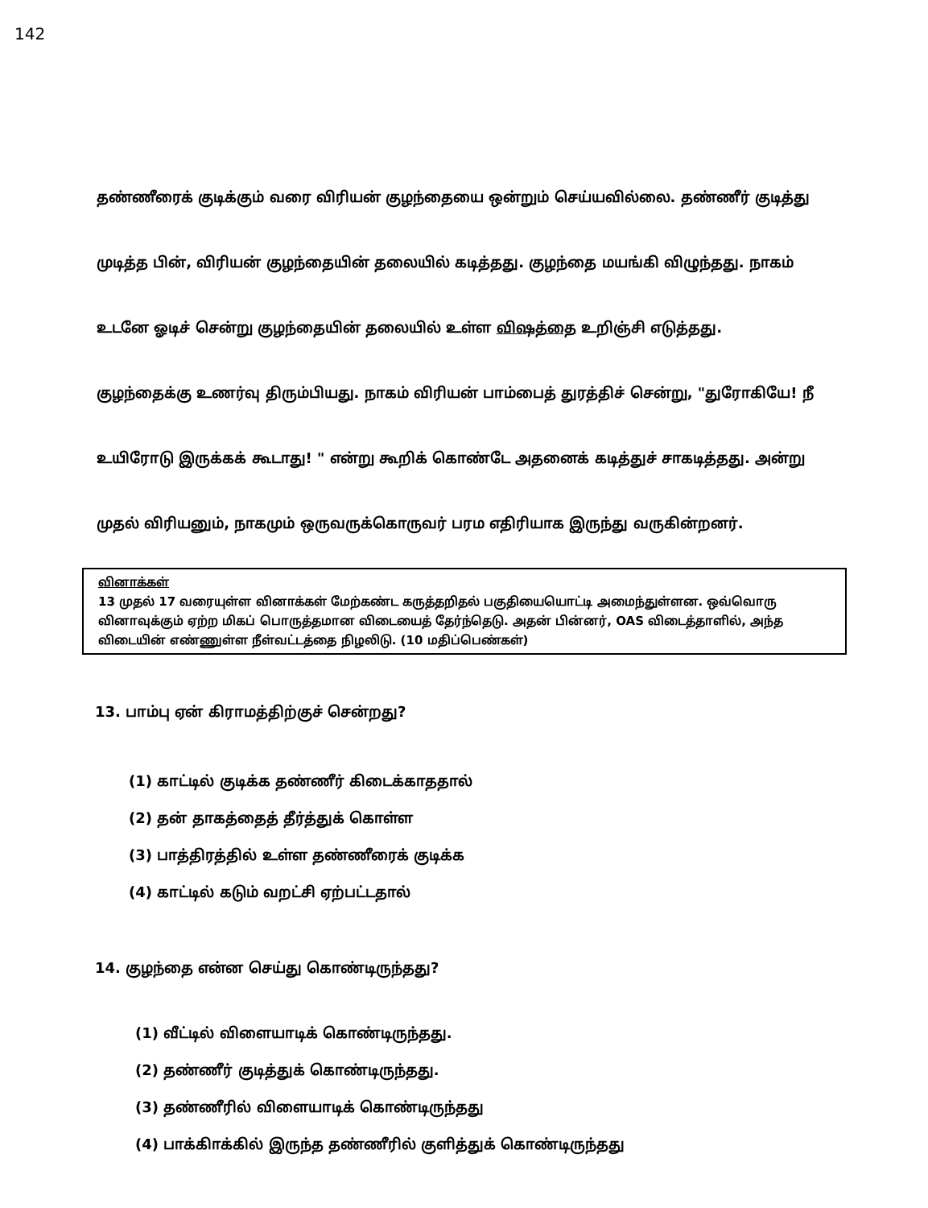142
தண்ணீரைக் குடிக்கும் வரை விரியன் குழந்தையை ஒன்றும் செய்யவில்லை. தண்ணீர் குடித்து முடித்த பின், விரியன் குழந்தையின் தலையில் கடித்தது. குழந்தை மயங்கி விழுந்தது. நாகம் உடனே ஓடிச் சென்று குழந்தையின் தலையில் உள்ள விஷத்தை உறிஞ்சி எடுத்தது. குழந்தைக்கு உணர்வு திரும்பியது. நாகம் விரியன் பாம்பைத் துரத்திச் சென்று, "துரோகியே! நீ உயிரோடு இருக்கக் கூடாது! " என்று கூறிக் கொண்டே அதனைக் கடித்துச் சாகடித்தது. அன்று முதல் விரியனும், நாகமும் ஒருவருக்கொருவர் பரம எதிரியாக இருந்து வருகின்றனர்.
வினாக்கள்
13 முதல் 17 வரையுள்ள வினாக்கள் மேற்கண்ட கருத்தறிதல் பகுதியையொட்டி அமைந்துள்ளன. ஒவ்வொரு வினாவுக்கும் ஏற்ற மிகப் பொருத்தமான விடையைத் தேர்ந்தெடு. அதன் பின்னர், OAS விடைத்தாளில், அந்த விடையின் எண்ணுள்ள நீள்வட்டத்தை நிழலிடு. (10 மதிப்பெண்கள்)
13. பாம்பு ஏன் கிராமத்திற்குச் சென்றது?
(1) காட்டில் குடிக்க தண்ணீர் கிடைக்காததால்
(2) தன் தாகத்தைத் தீர்த்துக் கொள்ள
(3) பாத்திரத்தில் உள்ள தண்ணீரைக் குடிக்க
(4) காட்டில் கடும் வறட்சி ஏற்பட்டதால்
14. குழந்தை என்ன செய்து கொண்டிருந்தது?
(1) வீட்டில் விளையாடிக் கொண்டிருந்தது.
(2) தண்ணீர் குடித்துக் கொண்டிருந்தது.
(3) தண்ணீரில் விளையாடிக் கொண்டிருந்தது
(4) பாக்கிாக்கில் இருந்த தண்ணீரில் குளித்துக் கொண்டிருந்தது